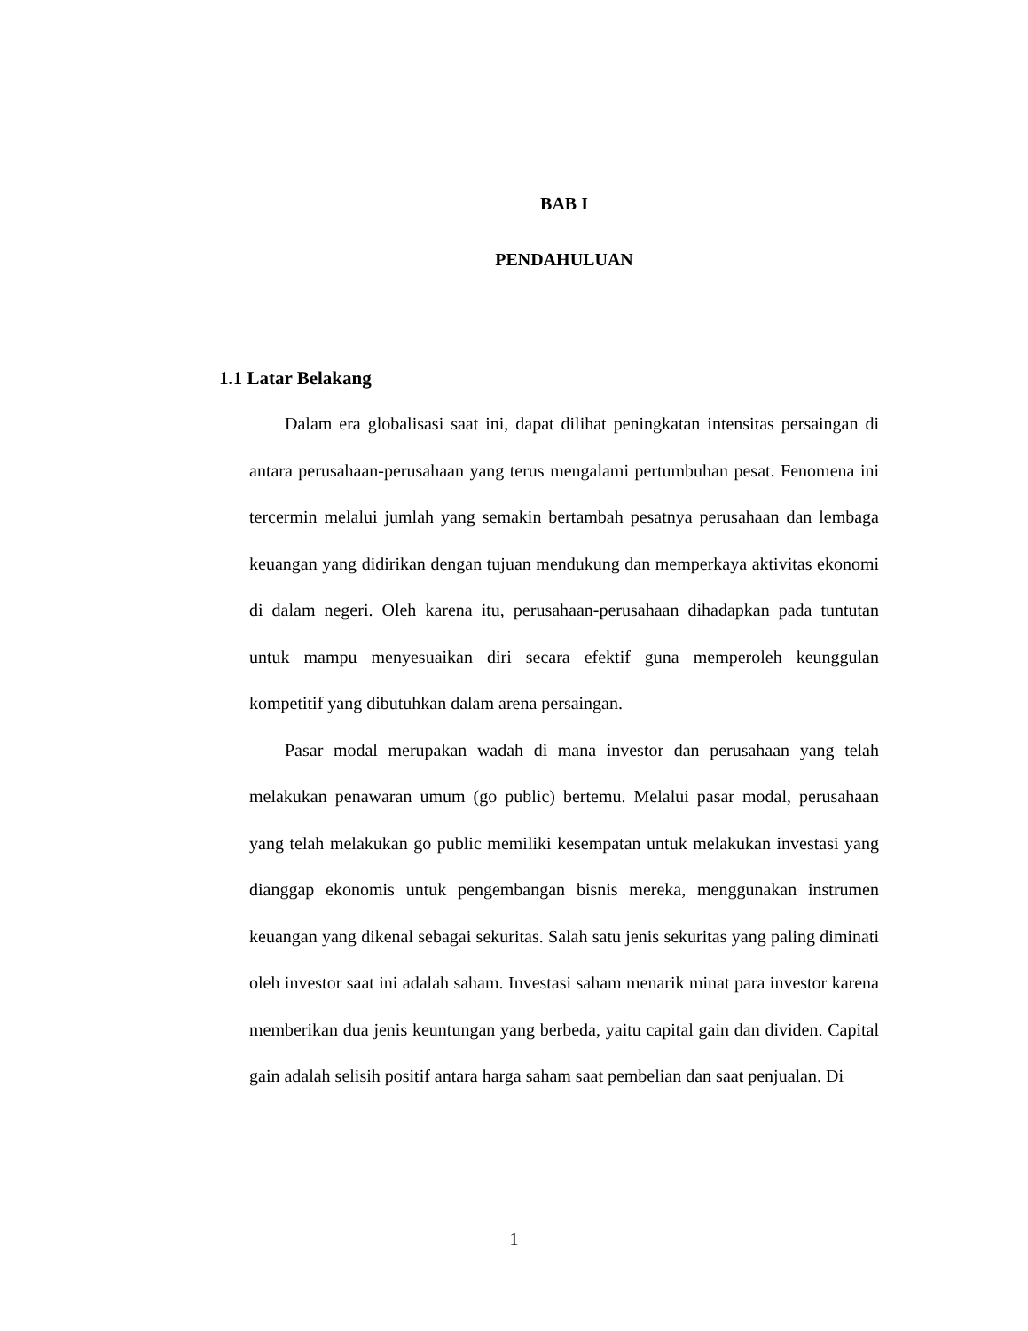BAB I
PENDAHULUAN
1.1 Latar Belakang
Dalam era globalisasi saat ini, dapat dilihat peningkatan intensitas persaingan di antara perusahaan-perusahaan yang terus mengalami pertumbuhan pesat. Fenomena ini tercermin melalui jumlah yang semakin bertambah pesatnya perusahaan dan lembaga keuangan yang didirikan dengan tujuan mendukung dan memperkaya aktivitas ekonomi di dalam negeri. Oleh karena itu, perusahaan-perusahaan dihadapkan pada tuntutan untuk mampu menyesuaikan diri secara efektif guna memperoleh keunggulan kompetitif yang dibutuhkan dalam arena persaingan.
Pasar modal merupakan wadah di mana investor dan perusahaan yang telah melakukan penawaran umum (go public) bertemu. Melalui pasar modal, perusahaan yang telah melakukan go public memiliki kesempatan untuk melakukan investasi yang dianggap ekonomis untuk pengembangan bisnis mereka, menggunakan instrumen keuangan yang dikenal sebagai sekuritas. Salah satu jenis sekuritas yang paling diminati oleh investor saat ini adalah saham. Investasi saham menarik minat para investor karena memberikan dua jenis keuntungan yang berbeda, yaitu capital gain dan dividen. Capital gain adalah selisih positif antara harga saham saat pembelian dan saat penjualan. Di
1